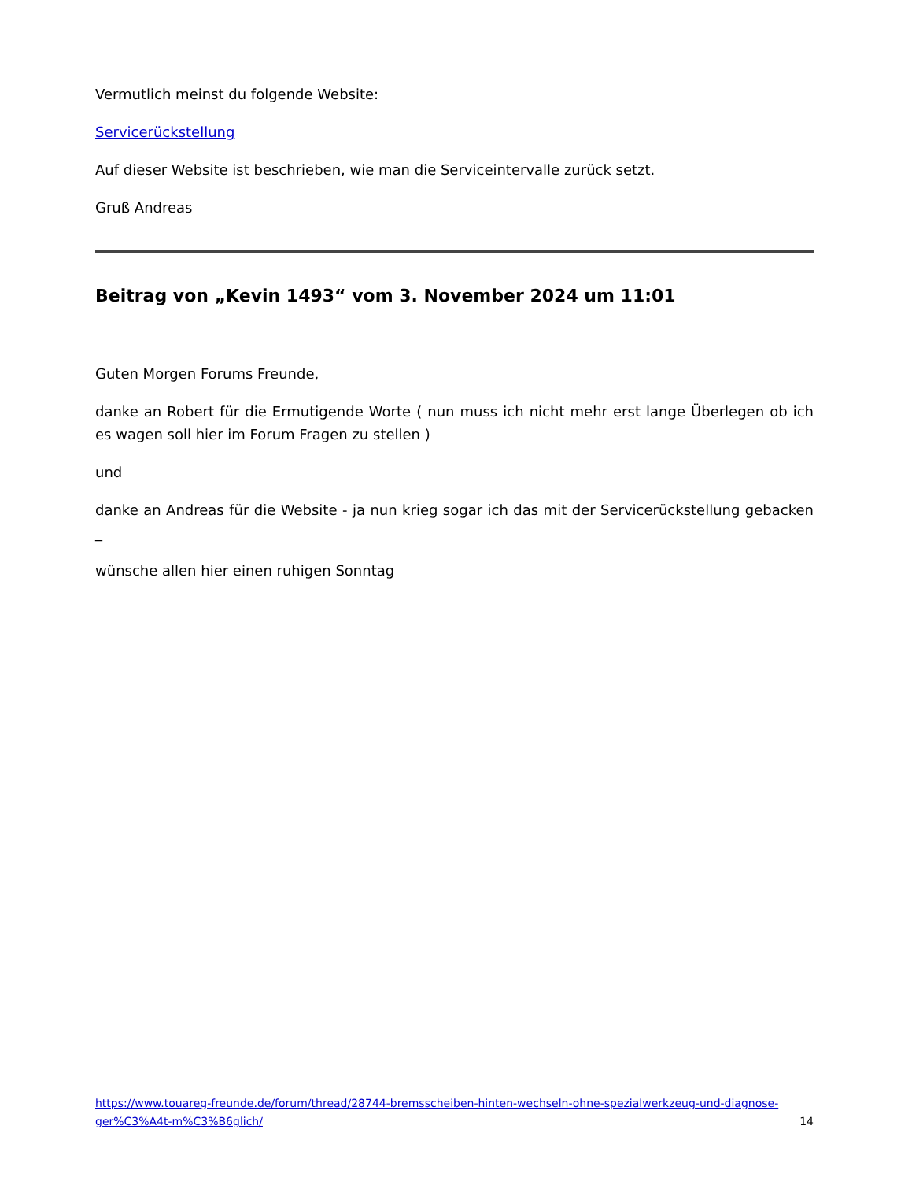Vermutlich meinst du folgende Website:
Servicerückstellung
Auf dieser Website ist beschrieben, wie man die Serviceintervalle zurück setzt.
Gruß Andreas
Beitrag von „Kevin 1493“ vom 3. November 2024 um 11:01
Guten Morgen Forums Freunde,
danke an Robert für die Ermutigende Worte ( nun muss ich nicht mehr erst lange Überlegen ob ich es wagen soll hier im Forum Fragen zu stellen )
und
danke an Andreas für die Website - ja nun krieg sogar ich das mit der Servicerückstellung gebacken _
wünsche allen hier einen ruhigen Sonntag
https://www.touareg-freunde.de/forum/thread/28744-bremsscheiben-hinten-wechseln-ohne-spezialwerkzeug-und-diagnose-ger%C3%A4t-m%C3%B6glich/
14